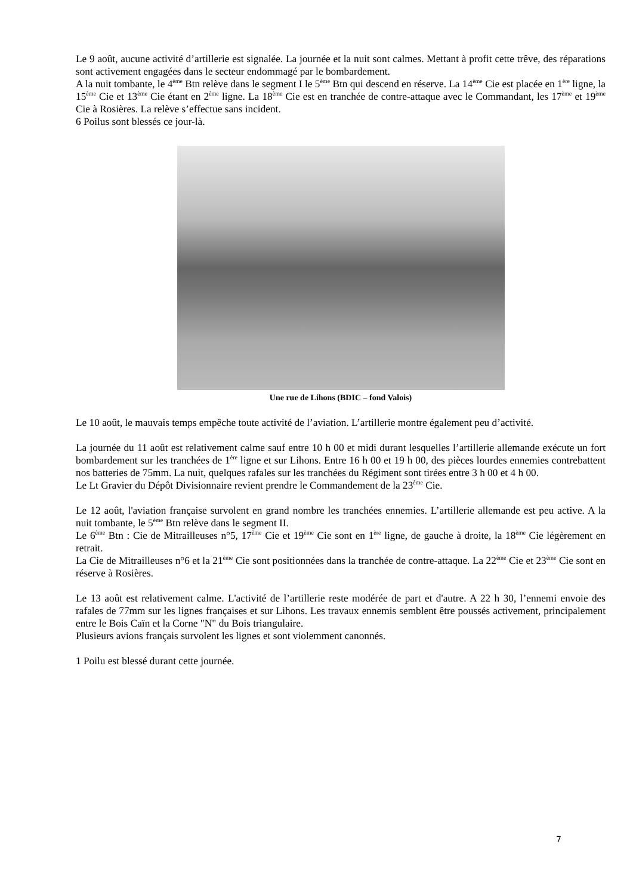Le 9 août, aucune activité d’artillerie est signalée. La journée et la nuit sont calmes. Mettant à profit cette trêve, des réparations sont activement engagées dans le secteur endommagé par le bombardement.
A la nuit tombante, le 4<sup>ème</sup> Btn relève dans le segment I le 5<sup>ème</sup> Btn qui descend en réserve. La 14<sup>ème</sup> Cie est placée en 1<sup>ère</sup> ligne, la 15<sup>ème</sup> Cie et 13<sup>ème</sup> Cie étant en 2<sup>ème</sup> ligne. La 18<sup>ème</sup> Cie est en tranchée de contre-attaque avec le Commandant, les 17<sup>ème</sup> et 19<sup>ème</sup> Cie à Rosières. La relève s’effectue sans incident.
6 Poilus sont blessés ce jour-là.
Une rue de Lihons (BDIC – fond Valois)
Le 10 août, le mauvais temps empêche toute activité de l’aviation. L’artillerie montre également peu d’activité.
La journée du 11 août est relativement calme sauf entre 10 h 00 et midi durant lesquelles l’artillerie allemande exécute un fort bombardement sur les tranchées de 1<sup>ère</sup> ligne et sur Lihons. Entre 16 h 00 et 19 h 00, des pièces lourdes ennemies contrebattent nos batteries de 75mm. La nuit, quelques rafales sur les tranchées du Régiment sont tirées entre 3 h 00 et 4 h 00.
Le Lt Gravier du Dépôt Divisionnaire revient prendre le Commandement de la 23<sup>ème</sup> Cie.
Le 12 août, l'aviation française survolent en grand nombre les tranchées ennemies. L’artillerie allemande est peu active. A la nuit tombante, le 5<sup>ème</sup> Btn relève dans le segment II.
Le 6<sup>ème</sup> Btn : Cie de Mitrailleuses n°5, 17<sup>ème</sup> Cie et 19<sup>ème</sup> Cie sont en 1<sup>ère</sup> ligne, de gauche à droite, la 18<sup>ème</sup> Cie légèrement en retrait.
La Cie de Mitrailleuses n°6 et la 21<sup>ème</sup> Cie sont positionnées dans la tranchée de contre-attaque. La 22<sup>ème</sup> Cie et 23<sup>ème</sup> Cie sont en réserve à Rosières.
Le 13 août est relativement calme. L'activité de l’artillerie reste modérée de part et d'autre. A 22 h 30, l’ennemi envoie des rafales de 77mm sur les lignes françaises et sur Lihons. Les travaux ennemis semblent être poussés activement, principalement entre le Bois Caïn et la Corne "N" du Bois triangulaire.
Plusieurs avions français survolent les lignes et sont violemment canonnés.
1 Poilu est blessé durant cette journée.
7